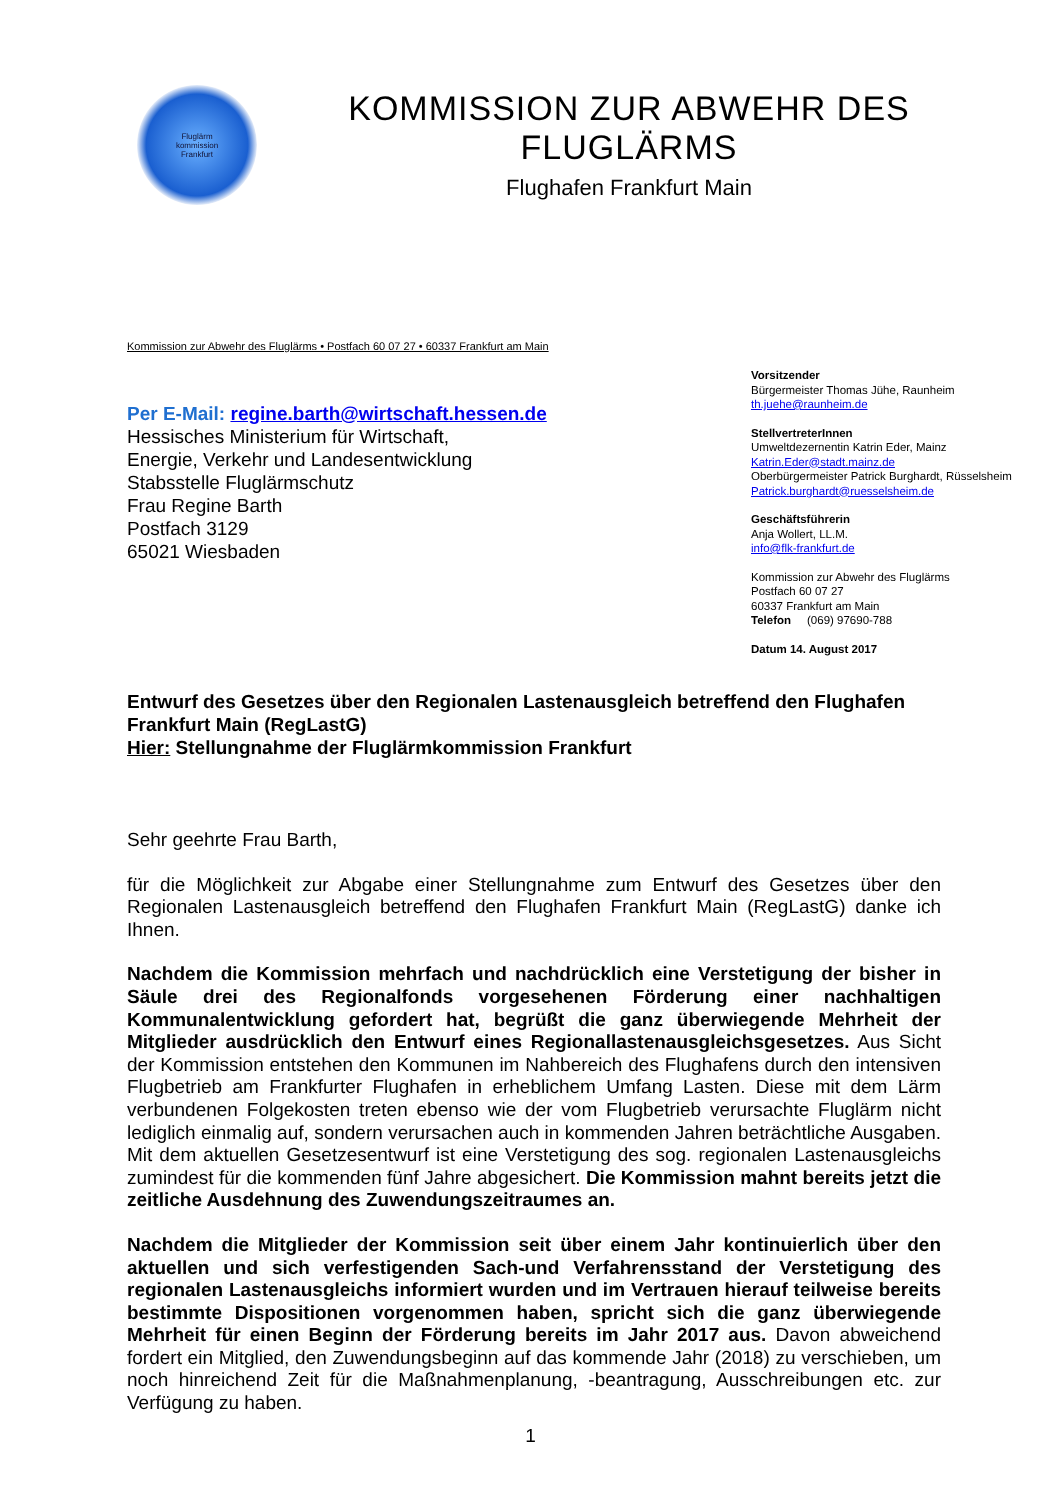Fluglärm
kommission
Frankfurt
KOMMISSION ZUR ABWEHR DES FLUGLÄRMS
Flughafen Frankfurt Main
Kommission zur Abwehr des Fluglärms • Postfach 60 07 27 • 60337 Frankfurt am Main
Per E-Mail: regine.barth@wirtschaft.hessen.de
Hessisches Ministerium für Wirtschaft,
Energie, Verkehr und Landesentwicklung
Stabsstelle Fluglärmschutz
Frau Regine Barth
Postfach 3129
65021 Wiesbaden
Vorsitzender
Bürgermeister Thomas Jühe, Raunheim
th.juehe@raunheim.de
StellvertreterInnen
Umweltdezernentin Katrin Eder, Mainz
Katrin.Eder@stadt.mainz.de
Oberbürgermeister Patrick Burghardt, Rüsselsheim
Patrick.burghardt@ruesselsheim.de
Geschäftsführerin
Anja Wollert, LL.M.
info@flk-frankfurt.de
Kommission zur Abwehr des Fluglärms
Postfach 60 07 27
60337 Frankfurt am Main
Telefon (069) 97690-788
Datum 14. August 2017
Entwurf des Gesetzes über den Regionalen Lastenausgleich betreffend den Flughafen Frankfurt Main (RegLastG)
Hier: Stellungnahme der Fluglärmkommission Frankfurt
Sehr geehrte Frau Barth,
für die Möglichkeit zur Abgabe einer Stellungnahme zum Entwurf des Gesetzes über den Regionalen Lastenausgleich betreffend den Flughafen Frankfurt Main (RegLastG) danke ich Ihnen.
Nachdem die Kommission mehrfach und nachdrücklich eine Verstetigung der bisher in Säule drei des Regionalfonds vorgesehenen Förderung einer nachhaltigen Kommunalentwicklung gefordert hat, begrüßt die ganz überwiegende Mehrheit der Mitglieder ausdrücklich den Entwurf eines Regionallastenausgleichsgesetzes. Aus Sicht der Kommission entstehen den Kommunen im Nahbereich des Flughafens durch den intensiven Flugbetrieb am Frankfurter Flughafen in erheblichem Umfang Lasten. Diese mit dem Lärm verbundenen Folgekosten treten ebenso wie der vom Flugbetrieb verursachte Fluglärm nicht lediglich einmalig auf, sondern verursachen auch in kommenden Jahren beträchtliche Ausgaben. Mit dem aktuellen Gesetzesentwurf ist eine Verstetigung des sog. regionalen Lastenausgleichs zumindest für die kommenden fünf Jahre abgesichert. Die Kommission mahnt bereits jetzt die zeitliche Ausdehnung des Zuwendungszeitraumes an.
Nachdem die Mitglieder der Kommission seit über einem Jahr kontinuierlich über den aktuellen und sich verfestigenden Sach-und Verfahrensstand der Verstetigung des regionalen Lastenausgleichs informiert wurden und im Vertrauen hierauf teilweise bereits bestimmte Dispositionen vorgenommen haben, spricht sich die ganz überwiegende Mehrheit für einen Beginn der Förderung bereits im Jahr 2017 aus. Davon abweichend fordert ein Mitglied, den Zuwendungsbeginn auf das kommende Jahr (2018) zu verschieben, um noch hinreichend Zeit für die Maßnahmenplanung, -beantragung, Ausschreibungen etc. zur Verfügung zu haben.
1